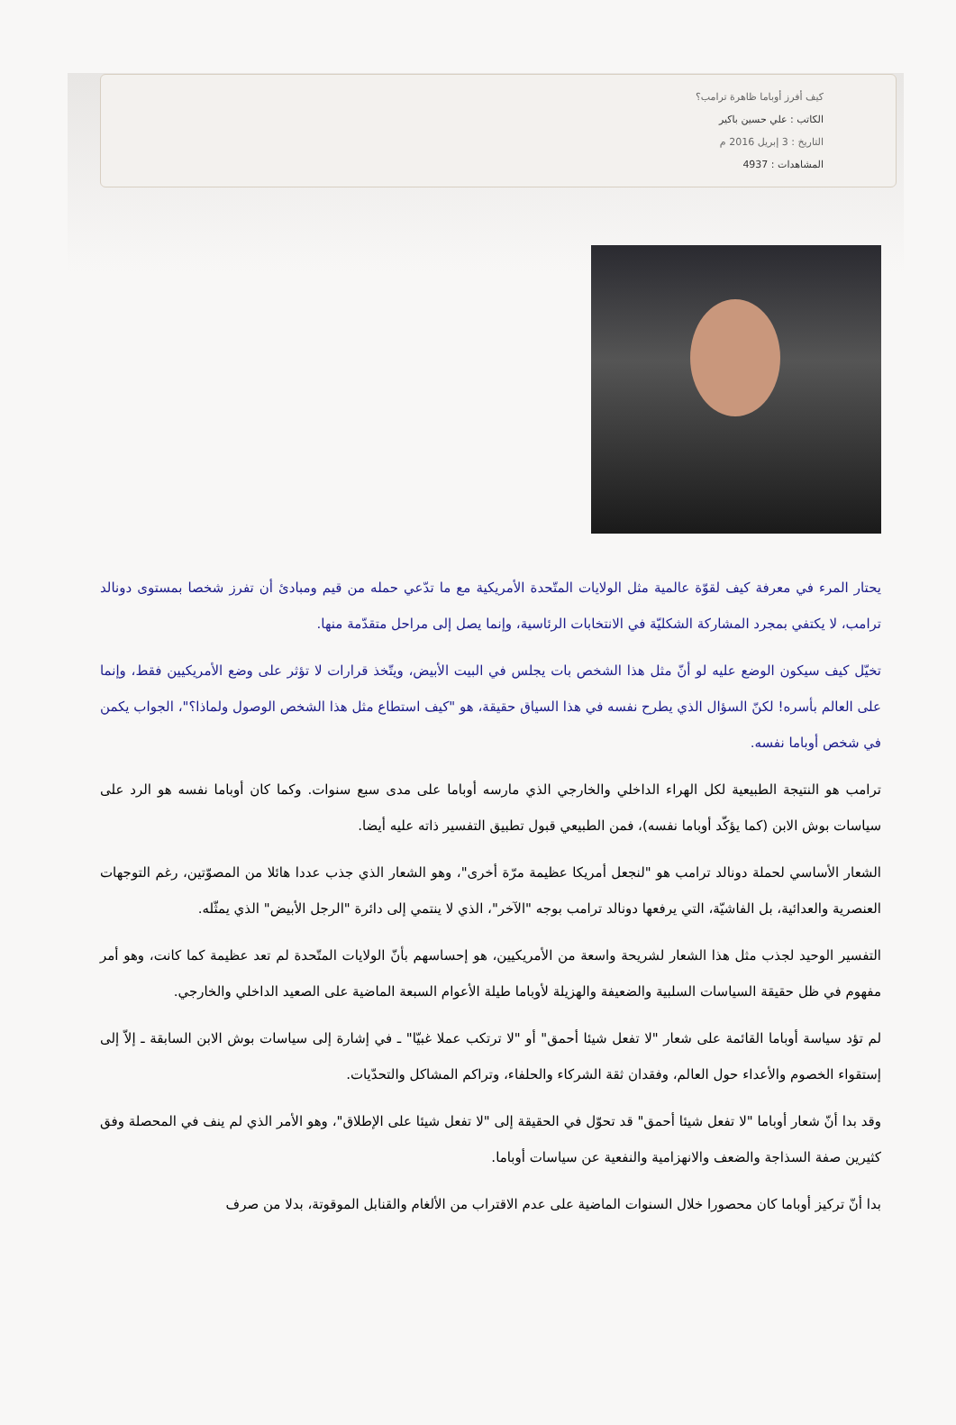كيف أفرز أوباما ظاهرة ترامب؟
الكاتب : علي حسين باكير
التاريخ : 3 إبريل 2016 م
المشاهدات : 4937
يحتار المرء في معرفة كيف لقوّة عالمية مثل الولايات المتّحدة الأمريكية مع ما تدّعي حمله من قيم ومبادئ أن تفرز شخصا بمستوى دونالد ترامب، لا يكتفي بمجرد المشاركة الشكليّة في الانتخابات الرئاسية، وإنما يصل إلى مراحل متقدّمة منها.
تخيّل كيف سيكون الوضع عليه لو أنّ مثل هذا الشخص بات يجلس في البيت الأبيض، ويتّخذ قرارات لا تؤثر على وضع الأمريكيين فقط، وإنما على العالم بأسره! لكنّ السؤال الذي يطرح نفسه في هذا السياق حقيقة، هو "كيف استطاع مثل هذا الشخص الوصول ولماذا؟"، الجواب يكمن في شخص أوباما نفسه.
ترامب هو النتيجة الطبيعية لكل الهراء الداخلي والخارجي الذي مارسه أوباما على مدى سبع سنوات. وكما كان أوباما نفسه هو الرد على سياسات بوش الابن (كما يؤكّد أوباما نفسه)، فمن الطبيعي قبول تطبيق التفسير ذاته عليه أيضا.
الشعار الأساسي لحملة دونالد ترامب هو "لنجعل أمريكا عظيمة مرّة أخرى"، وهو الشعار الذي جذب عددا هائلا من المصوّتين، رغم التوجهات العنصرية والعدائية، بل الفاشيّة، التي يرفعها دونالد ترامب بوجه "الآخر"، الذي لا ينتمي إلى دائرة "الرجل الأبيض" الذي يمثّله.
التفسير الوحيد لجذب مثل هذا الشعار لشريحة واسعة من الأمريكيين، هو إحساسهم بأنّ الولايات المتّحدة لم تعد عظيمة كما كانت، وهو أمر مفهوم في ظل حقيقة السياسات السلبية والضعيفة والهزيلة لأوباما طيلة الأعوام السبعة الماضية على الصعيد الداخلي والخارجي.
لم تؤد سياسة أوباما القائمة على شعار "لا تفعل شيئا أحمق" أو "لا ترتكب عملا غبيّا" ـ في إشارة إلى سياسات بوش الابن السابقة ـ إلاّ إلى إستقواء الخصوم والأعداء حول العالم، وفقدان ثقة الشركاء والحلفاء، وتراكم المشاكل والتحدّيات.
وقد بدا أنّ شعار أوباما "لا تفعل شيئا أحمق" قد تحوّل في الحقيقة إلى "لا تفعل شيئا على الإطلاق"، وهو الأمر الذي لم ينف في المحصلة وفق كثيرين صفة السذاجة والضعف والانهزامية والنفعية عن سياسات أوباما.
بدا أنّ تركيز أوباما كان محصورا خلال السنوات الماضية على عدم الاقتراب من الألغام والقنابل الموقوتة، بدلا من صرف